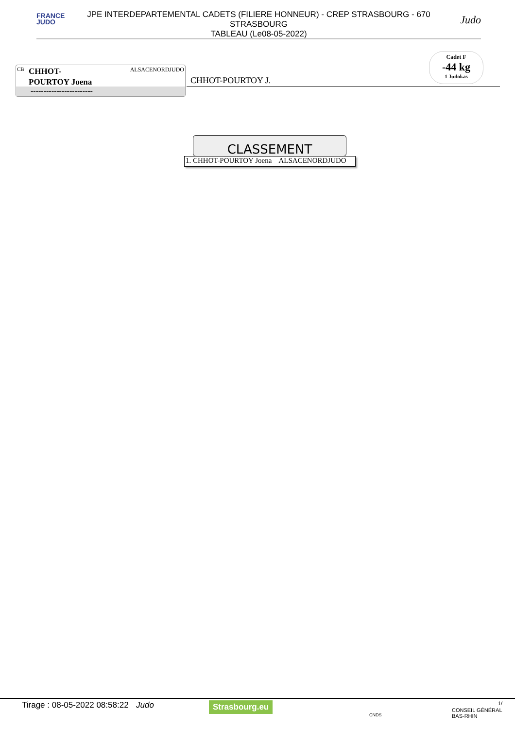FRANCE
JUDO
JPE INTERDEPARTEMENTAL CADETS (FILIERE HONNEUR) - CREP STRASBOURG - 670
STRASBOURG
TABLEAU (Le08-05-2022)
Judo
CB
CHHOT-
POURTOY Joena
ALSACENORDJUDO
------------------------
CHHOT-POURTOY J.
Cadet F
-44 kg
1 Judokas
CLASSEMENT
1. CHHOT-POURTOY Joena ALSACENORDJUDO
Tirage : 08-05-2022 08:58:22 Judo Strasbourg.eu
CNDS
CONSEIL GÉNÉRAL BAS-RHIN
1/